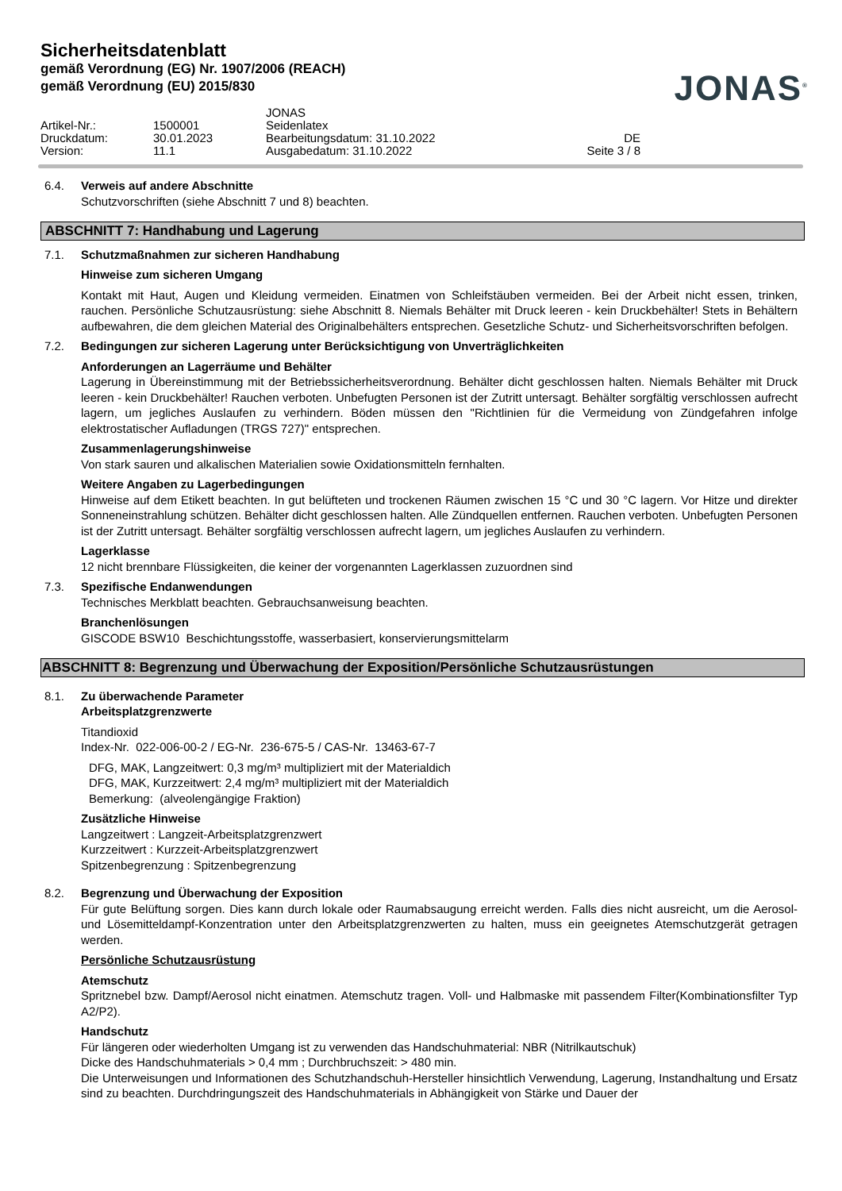Sicherheitsdatenblatt
gemäß Verordnung (EG) Nr. 1907/2006 (REACH)
gemäß Verordnung (EU) 2015/830
JONAS<sup>®</sup>
JONAS
Artikel-Nr.:
1500001
Seidenlatex
Druckdatum:
30.01.2023
Bearbeitungsdatum: 31.10.2022
DE
Version:
11.1
Ausgabedatum: 31.10.2022
Seite 3 / 8
6.4. Verweis auf andere Abschnitte
Schutzvorschriften (siehe Abschnitt 7 und 8) beachten.
ABSCHNITT 7: Handhabung und Lagerung
7.1. Schutzmaßnahmen zur sicheren Handhabung
Hinweise zum sicheren Umgang
Kontakt mit Haut, Augen und Kleidung vermeiden. Einatmen von Schleifstäuben vermeiden. Bei der Arbeit nicht essen, trinken, rauchen. Persönliche Schutzausrüstung: siehe Abschnitt 8. Niemals Behälter mit Druck leeren - kein Druckbehälter! Stets in Behältern aufbewahren, die dem gleichen Material des Originalbehälters entsprechen. Gesetzliche Schutz- und Sicherheitsvorschriften befolgen.
7.2. Bedingungen zur sicheren Lagerung unter Berücksichtigung von Unverträglichkeiten
Anforderungen an Lagerräume und Behälter
Lagerung in Übereinstimmung mit der Betriebssicherheitsverordnung. Behälter dicht geschlossen halten. Niemals Behälter mit Druck leeren - kein Druckbehälter! Rauchen verboten. Unbefugten Personen ist der Zutritt untersagt. Behälter sorgfältig verschlossen aufrecht lagern, um jegliches Auslaufen zu verhindern. Böden müssen den "Richtlinien für die Vermeidung von Zündgefahren infolge elektrostatischer Aufladungen (TRGS 727)" entsprechen.
Zusammenlagerungshinweise
Von stark sauren und alkalischen Materialien sowie Oxidationsmitteln fernhalten.
Weitere Angaben zu Lagerbedingungen
Hinweise auf dem Etikett beachten. In gut belüfteten und trockenen Räumen zwischen 15 °C und 30 °C lagern. Vor Hitze und direkter Sonneneinstrahlung schützen. Behälter dicht geschlossen halten. Alle Zündquellen entfernen. Rauchen verboten. Unbefugten Personen ist der Zutritt untersagt. Behälter sorgfältig verschlossen aufrecht lagern, um jegliches Auslaufen zu verhindern.
Lagerklasse
12 nicht brennbare Flüssigkeiten, die keiner der vorgenannten Lagerklassen zuzuordnen sind
7.3. Spezifische Endanwendungen
Technisches Merkblatt beachten. Gebrauchsanweisung beachten.
Branchenlösungen
GISCODE BSW10 Beschichtungsstoffe, wasserbasiert, konservierungsmittelarm
ABSCHNITT 8: Begrenzung und Überwachung der Exposition/Persönliche Schutzausrüstungen
8.1. Zu überwachende Parameter
Arbeitsplatzgrenzwerte
Titandioxid
Index-Nr. 022-006-00-2 / EG-Nr. 236-675-5 / CAS-Nr. 13463-67-7
DFG, MAK, Langzeitwert: 0,3 mg/m³ multipliziert mit der Materialdich
DFG, MAK, Kurzzeitwert: 2,4 mg/m³ multipliziert mit der Materialdich
Bemerkung: (alveolengängige Fraktion)
Zusätzliche Hinweise
Langzeitwert : Langzeit-Arbeitsplatzgrenzwert
Kurzzeitwert : Kurzzeit-Arbeitsplatzgrenzwert
Spitzenbegrenzung : Spitzenbegrenzung
8.2. Begrenzung und Überwachung der Exposition
Für gute Belüftung sorgen. Dies kann durch lokale oder Raumabsaugung erreicht werden. Falls dies nicht ausreicht, um die Aerosol- und Lösemitteldampf-Konzentration unter den Arbeitsplatzgrenzwerten zu halten, muss ein geeignetes Atemschutzgerät getragen werden.
Persönliche Schutzausrüstung
Atemschutz
Spritznebel bzw. Dampf/Aerosol nicht einatmen. Atemschutz tragen. Voll- und Halbmaske mit passendem Filter(Kombinationsfilter Typ A2/P2).
Handschutz
Für längeren oder wiederholten Umgang ist zu verwenden das Handschuhmaterial: NBR (Nitrilkautschuk)
Dicke des Handschuhmaterials > 0,4 mm ; Durchbruchszeit: > 480 min.
Die Unterweisungen und Informationen des Schutzhandschuh-Hersteller hinsichtlich Verwendung, Lagerung, Instandhaltung und Ersatz sind zu beachten. Durchdringungszeit des Handschuhmaterials in Abhängigkeit von Stärke und Dauer der